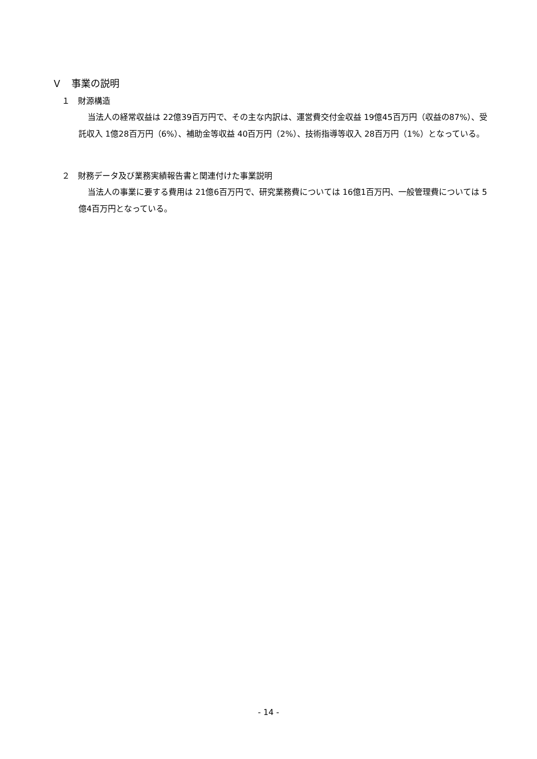Ｖ　事業の説明
１　財源構造
当法人の経常収益は 22億39百万円で、その主な内訳は、運営費交付金収益 19億45百万円（収益の87%）、受託収入 1億28百万円（6%）、補助金等収益 40百万円（2%）、技術指導等収入 28百万円（1%）となっている。
２　財務データ及び業務実績報告書と関連付けた事業説明
当法人の事業に要する費用は 21億6百万円で、研究業務費については 16億1百万円、一般管理費については 5億4百万円となっている。
- 14 -